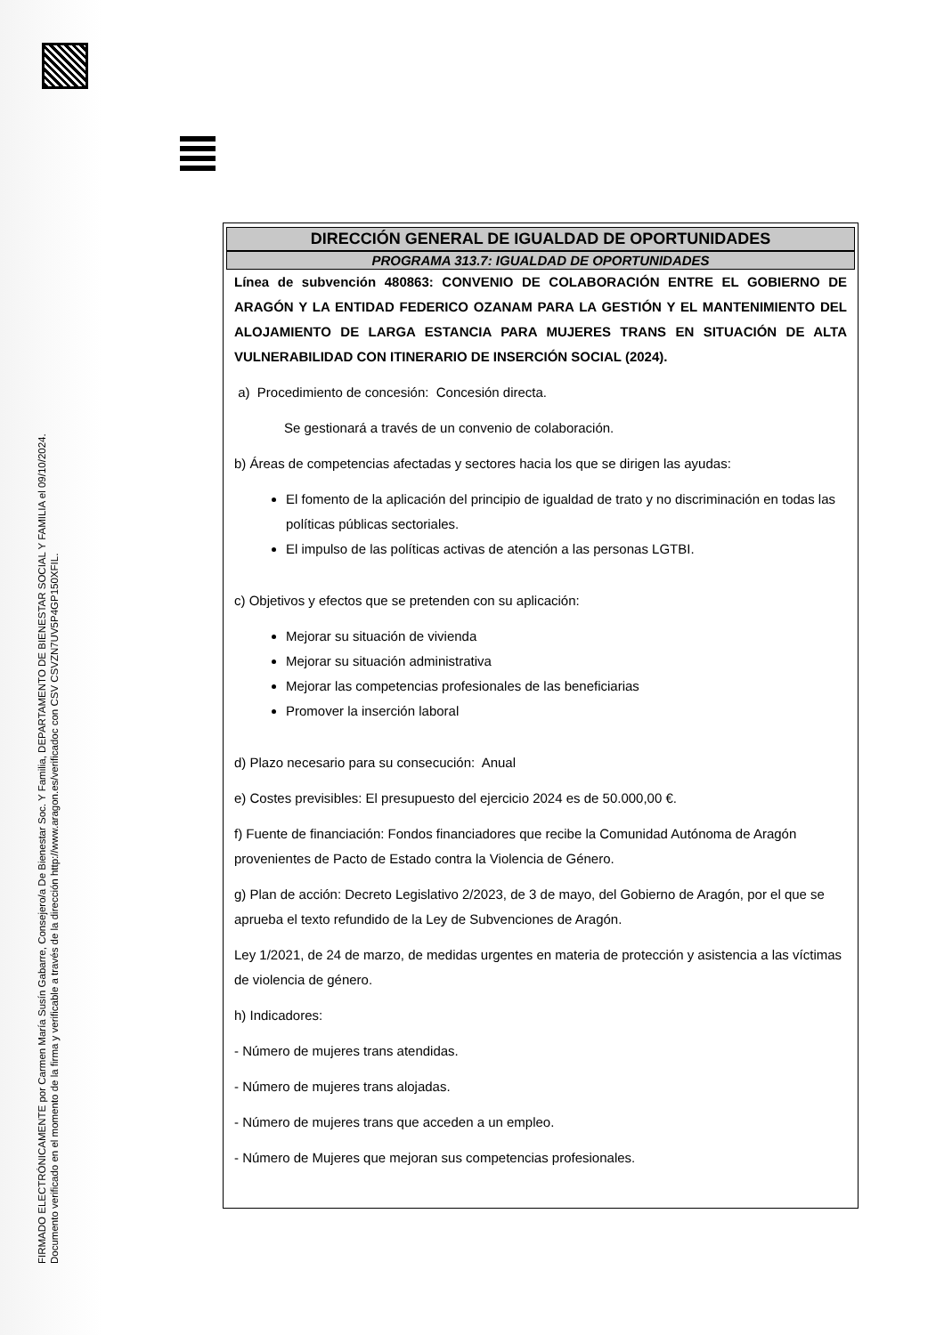FIRMADO ELECTRÓNICAMENTE por Carmen María Susín Gabarre, Consejero/a De Bienestar Soc. Y Familia, DEPARTAMENTO DE BIENESTAR SOCIAL Y FAMILIA el 09/10/2024.
Documento verificado en el momento de la firma y verificable a través de la dirección http://www.aragon.es/verificadoc con CSV CSVZN7UV5P4GP150XFIL.
DIRECCIÓN GENERAL DE IGUALDAD DE OPORTUNIDADES
PROGRAMA 313.7: IGUALDAD DE OPORTUNIDADES
Línea de subvención 480863: CONVENIO DE COLABORACIÓN ENTRE EL GOBIERNO DE ARAGÓN Y LA ENTIDAD FEDERICO OZANAM PARA LA GESTIÓN Y EL MANTENIMIENTO DEL ALOJAMIENTO DE LARGA ESTANCIA PARA MUJERES TRANS EN SITUACIÓN DE ALTA VULNERABILIDAD CON ITINERARIO DE INSERCIÓN SOCIAL (2024).
a) Procedimiento de concesión: Concesión directa.
Se gestionará a través de un convenio de colaboración.
b) Áreas de competencias afectadas y sectores hacia los que se dirigen las ayudas:
El fomento de la aplicación del principio de igualdad de trato y no discriminación en todas las políticas públicas sectoriales.
El impulso de las políticas activas de atención a las personas LGTBI.
c) Objetivos y efectos que se pretenden con su aplicación:
Mejorar su situación de vivienda
Mejorar su situación administrativa
Mejorar las competencias profesionales de las beneficiarias
Promover la inserción laboral
d) Plazo necesario para su consecución: Anual
e) Costes previsibles: El presupuesto del ejercicio 2024 es de 50.000,00 €.
f) Fuente de financiación: Fondos financiadores que recibe la Comunidad Autónoma de Aragón provenientes de Pacto de Estado contra la Violencia de Género.
g) Plan de acción: Decreto Legislativo 2/2023, de 3 de mayo, del Gobierno de Aragón, por el que se aprueba el texto refundido de la Ley de Subvenciones de Aragón.
Ley 1/2021, de 24 de marzo, de medidas urgentes en materia de protección y asistencia a las víctimas de violencia de género.
h) Indicadores:
- Número de mujeres trans atendidas.
- Número de mujeres trans alojadas.
- Número de mujeres trans que acceden a un empleo.
- Número de Mujeres que mejoran sus competencias profesionales.